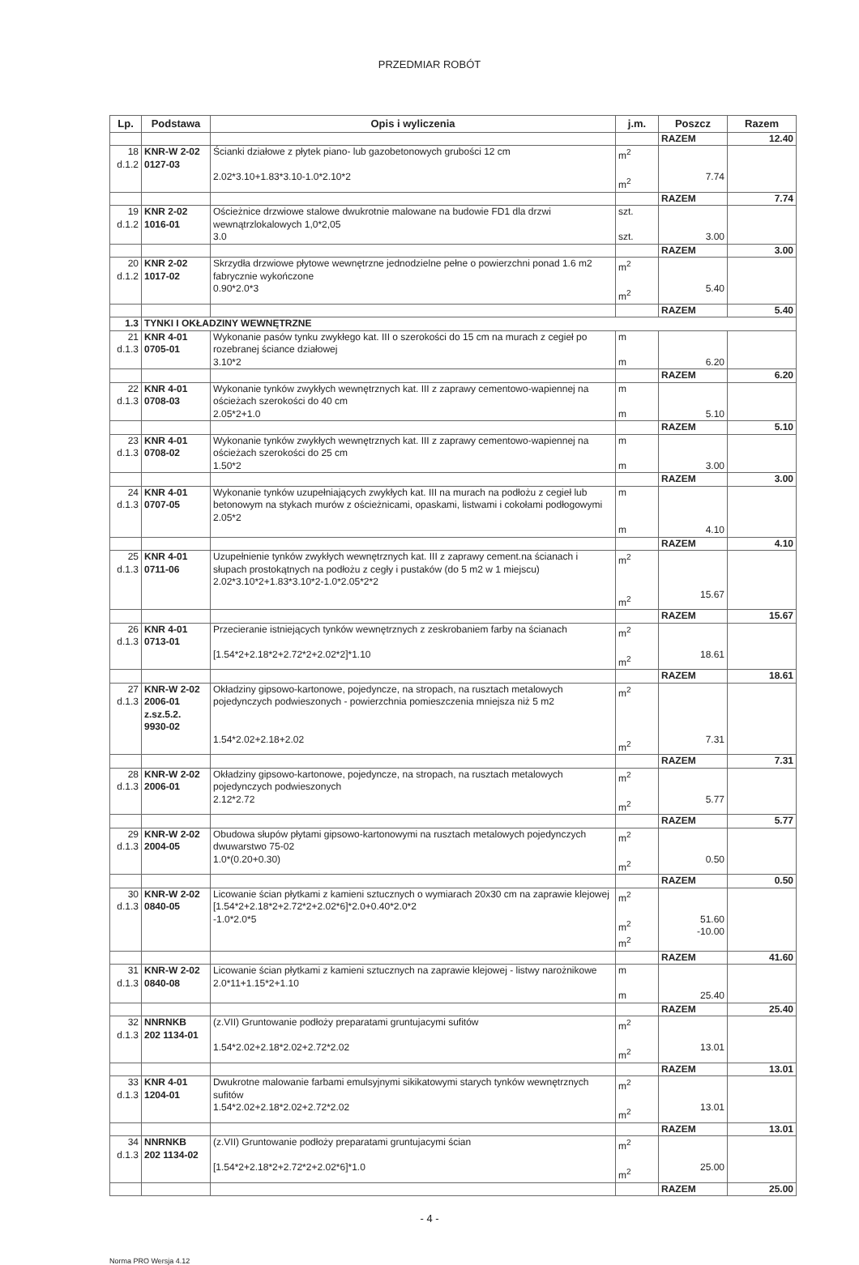PRZEDMIAR ROBÓT
| Lp. | Podstawa | Opis i wyliczenia | j.m. | Poszcz | Razem |
| --- | --- | --- | --- | --- | --- |
| | | | | RAZEM | 12.40 |
| 18 d.1.2 | KNR-W 2-02 0127-03 | Ścianki działowe z płytek piano- lub gazobetonowych grubości 12 cm 2.02*3.10+1.83*3.10-1.0*2.10*2 | m<sup>2</sup> m<sup>2</sup> | 7.74 | |
| | | | | RAZEM | 7.74 |
| 19 d.1.2 | KNR 2-02 1016-01 | Ościeżnice drzwiowe stalowe dwukrotnie malowane na budowie FD1 dla drzwi wewnątrzlokalowych 1,0*2,05 3.0 | szt. szt. | 3.00 | |
| | | | | RAZEM | 3.00 |
| 20 d.1.2 | KNR 2-02 1017-02 | Skrzydła drzwiowe płytowe wewnętrzne jednodzielne pełne o powierzchni ponad 1.6 m2 fabrycznie wykończone 0.90*2.0*3 | m<sup>2</sup> m<sup>2</sup> | 5.40 | |
| | | | | RAZEM | 5.40 |
| 1.3 | TYNKI I OKŁADZINY WEWNĘTRZNE | | | | |
| 21 d.1.3 | KNR 4-01 0705-01 | Wykonanie pasów tynku zwykłego kat. III o szerokości do 15 cm na murach z cegieł po rozebranej ściance działowej 3.10*2 | m m | 6.20 | |
| | | | | RAZEM | 6.20 |
| 22 d.1.3 | KNR 4-01 0708-03 | Wykonanie tynków zwykłych wewnętrznych kat. III z zaprawy cementowo-wapiennej na ościeżach szerokości do 40 cm 2.05*2+1.0 | m m | 5.10 | |
| | | | | RAZEM | 5.10 |
| 23 d.1.3 | KNR 4-01 0708-02 | Wykonanie tynków zwykłych wewnętrznych kat. III z zaprawy cementowo-wapiennej na ościeżach szerokości do 25 cm 1.50*2 | m m | 3.00 | |
| | | | | RAZEM | 3.00 |
| 24 d.1.3 | KNR 4-01 0707-05 | Wykonanie tynków uzupełniających zwykłych kat. III na murach na podłożu z cegieł lub betonowym na stykach murów z ościeżnicami, opaskami, listwami i cokołami podłogowymi 2.05*2 | m m | 4.10 | |
| | | | | RAZEM | 4.10 |
| 25 d.1.3 | KNR 4-01 0711-06 | Uzupełnienie tynków zwykłych wewnętrznych kat. III z zaprawy cement.na ścianach i słupach prostokątnych na podłożu z cegły i pustaków (do 5 m2 w 1 miejscu) 2.02*3.10*2+1.83*3.10*2-1.0*2.05*2*2 | m<sup>2</sup> m<sup>2</sup> | 15.67 | |
| | | | | RAZEM | 15.67 |
| 26 d.1.3 | KNR 4-01 0713-01 | Przecieranie istniejących tynków wewnętrznych z zeskrobaniem farby na ścianach [1.54*2+2.18*2+2.72*2+2.02*2]*1.10 | m<sup>2</sup> m<sup>2</sup> | 18.61 | |
| | | | | RAZEM | 18.61 |
| 27 d.1.3 | KNR-W 2-02 2006-01 z.sz.5.2. 9930-02 | Okładziny gipsowo-kartonowe, pojedyncze, na stropach, na rusztach metalowych pojedynczych podwieszonych - powierzchnia pomieszczenia mniejsza niż 5 m2 1.54*2.02+2.18+2.02 | m<sup>2</sup> m<sup>2</sup> | 7.31 | |
| | | | | RAZEM | 7.31 |
| 28 d.1.3 | KNR-W 2-02 2006-01 | Okładziny gipsowo-kartonowe, pojedyncze, na stropach, na rusztach metalowych pojedynczych podwieszonych 2.12*2.72 | m<sup>2</sup> m<sup>2</sup> | 5.77 | |
| | | | | RAZEM | 5.77 |
| 29 d.1.3 | KNR-W 2-02 2004-05 | Obudowa słupów płytami gipsowo-kartonowymi na rusztach metalowych pojedynczych dwuwarstwo 75-02 1.0*(0.20+0.30) | m<sup>2</sup> m<sup>2</sup> | 0.50 | |
| | | | | RAZEM | 0.50 |
| 30 d.1.3 | KNR-W 2-02 0840-05 | Licowanie ścian płytkami z kamieni sztucznych o wymiarach 20x30 cm na zaprawie klejowej [1.54*2+2.18*2+2.72*2+2.02*6]*2.0+0.40*2.0*2 -1.0*2.0*5 | m<sup>2</sup> m<sup>2</sup> m<sup>2</sup> | 51.60 -10.00 | |
| | | | | RAZEM | 41.60 |
| 31 d.1.3 | KNR-W 2-02 0840-08 | Licowanie ścian płytkami z kamieni sztucznych na zaprawie klejowej - listwy narożnikowe 2.0*11+1.15*2+1.10 | m m | 25.40 | |
| | | | | RAZEM | 25.40 |
| 32 d.1.3 | NNRNKB 202 1134-01 | (z.VII) Gruntowanie podłoży preparatami gruntujacymi sufitów 1.54*2.02+2.18*2.02+2.72*2.02 | m<sup>2</sup> m<sup>2</sup> | 13.01 | |
| | | | | RAZEM | 13.01 |
| 33 d.1.3 | KNR 4-01 1204-01 | Dwukrotne malowanie farbami emulsyjnymi sikikatowymi starych tynków wewnętrznych sufitów 1.54*2.02+2.18*2.02+2.72*2.02 | m<sup>2</sup> m<sup>2</sup> | 13.01 | |
| | | | | RAZEM | 13.01 |
| 34 d.1.3 | NNRNKB 202 1134-02 | (z.VII) Gruntowanie podłoży preparatami gruntujacymi ścian [1.54*2+2.18*2+2.72*2+2.02*6]*1.0 | m<sup>2</sup> m<sup>2</sup> | 25.00 | |
| | | | | RAZEM | 25.00 |
- 4 -
Norma PRO Wersja 4.12